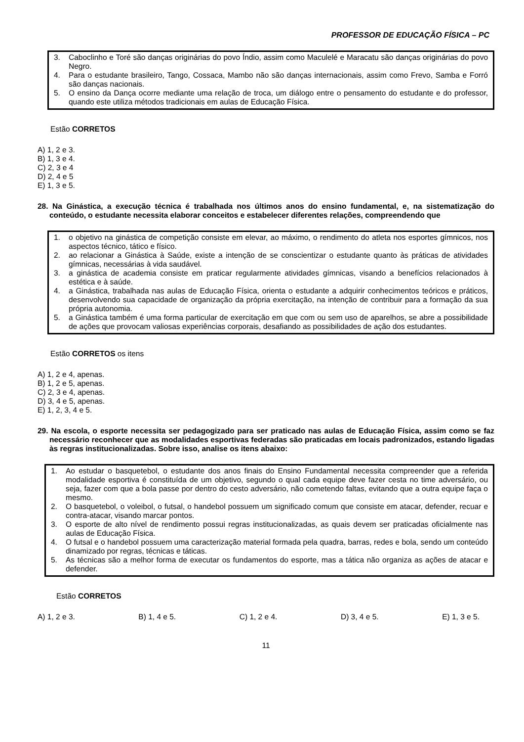PROFESSOR DE EDUCAÇÃO FÍSICA – PC
3. Caboclinho e Toré são danças originárias do povo Índio, assim como Maculelé e Maracatu são danças originárias do povo Negro.
4. Para o estudante brasileiro, Tango, Cossaca, Mambo não são danças internacionais, assim como Frevo, Samba e Forró são danças nacionais.
5. O ensino da Dança ocorre mediante uma relação de troca, um diálogo entre o pensamento do estudante e do professor, quando este utiliza métodos tradicionais em aulas de Educação Física.
Estão CORRETOS
A) 1, 2 e 3.
B) 1, 3 e 4.
C) 2, 3 e 4
D) 2, 4 e 5
E) 1, 3 e 5.
28. Na Ginástica, a execução técnica é trabalhada nos últimos anos do ensino fundamental, e, na sistematização do conteúdo, o estudante necessita elaborar conceitos e estabelecer diferentes relações, compreendendo que
1. o objetivo na ginástica de competição consiste em elevar, ao máximo, o rendimento do atleta nos esportes gímnicos, nos aspectos técnico, tático e físico.
2. ao relacionar a Ginástica à Saúde, existe a intenção de se conscientizar o estudante quanto às práticas de atividades gímnicas, necessárias à vida saudável.
3. a ginástica de academia consiste em praticar regularmente atividades gímnicas, visando a benefícios relacionados à estética e à saúde.
4. a Ginástica, trabalhada nas aulas de Educação Física, orienta o estudante a adquirir conhecimentos teóricos e práticos, desenvolvendo sua capacidade de organização da própria exercitação, na intenção de contribuir para a formação da sua própria autonomia.
5. a Ginástica também é uma forma particular de exercitação em que com ou sem uso de aparelhos, se abre a possibilidade de ações que provocam valiosas experiências corporais, desafiando as possibilidades de ação dos estudantes.
Estão CORRETOS os itens
A) 1, 2 e 4, apenas.
B) 1, 2 e 5, apenas.
C) 2, 3 e 4, apenas.
D) 3, 4 e 5, apenas.
E) 1, 2, 3, 4 e 5.
29. Na escola, o esporte necessita ser pedagogizado para ser praticado nas aulas de Educação Física, assim como se faz necessário reconhecer que as modalidades esportivas federadas são praticadas em locais padronizados, estando ligadas às regras institucionalizadas. Sobre isso, analise os itens abaixo:
1. Ao estudar o basquetebol, o estudante dos anos finais do Ensino Fundamental necessita compreender que a referida modalidade esportiva é constituída de um objetivo, segundo o qual cada equipe deve fazer cesta no time adversário, ou seja, fazer com que a bola passe por dentro do cesto adversário, não cometendo faltas, evitando que a outra equipe faça o mesmo.
2. O basquetebol, o voleibol, o futsal, o handebol possuem um significado comum que consiste em atacar, defender, recuar e contra-atacar, visando marcar pontos.
3. O esporte de alto nível de rendimento possui regras institucionalizadas, as quais devem ser praticadas oficialmente nas aulas de Educação Física.
4. O futsal e o handebol possuem uma caracterização material formada pela quadra, barras, redes e bola, sendo um conteúdo dinamizado por regras, técnicas e táticas.
5. As técnicas são a melhor forma de executar os fundamentos do esporte, mas a tática não organiza as ações de atacar e defender.
Estão CORRETOS
A) 1, 2 e 3. B) 1, 4 e 5. C) 1, 2 e 4. D) 3, 4 e 5. E) 1, 3 e 5.
11